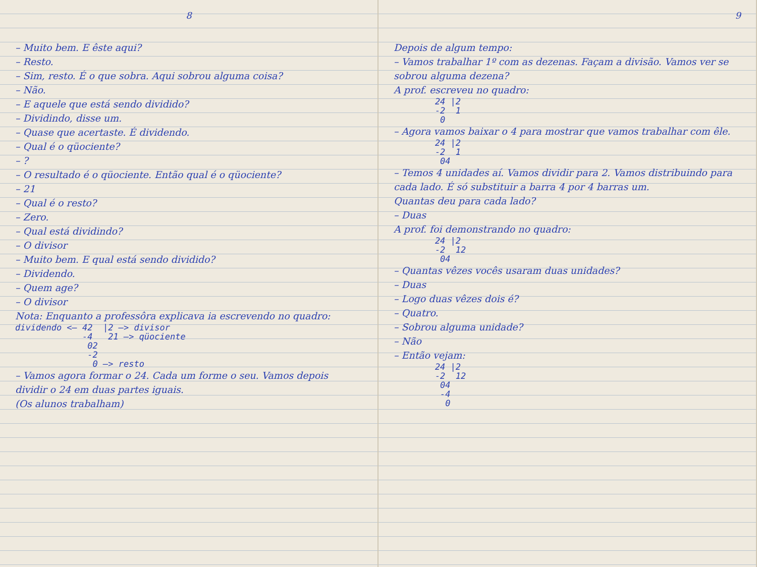8
– Muito bem. E êste aqui?
– Resto.
– Sim, resto. É o que sobra. Aqui sobrou alguma coisa?
– Não.
– E aquele que está sendo dividido?
– Dividindo, disse um.
– Quase que acertaste. É dividendo.
– Qual é o qüociente?
– ?
– O resultado é o qüociente. Então qual é o qüociente?
– 21
– Qual é o resto?
– Zero.
– Qual está dividindo?
– O divisor
– Muito bem. E qual está sendo dividido?
– Dividendo.
– Quem age?
– O divisor
Nota: Enquanto a professôra explicava ia escrevendo no quadro:
dividendo <— 42  |2 —> divisor
             -4   21 —> qüociente
              02
              -2
               0 —> resto
– Vamos agora formar o 24. Cada um forme o seu. Vamos depois dividir o 24 em duas partes iguais.
(Os alunos trabalham)
9
Depois de algum tempo:
– Vamos trabalhar 1º com as dezenas. Façam a divisão. Vamos ver se sobrou alguma dezena?
A prof. escreveu no quadro:
        24 |2
        -2  1
         0
– Agora vamos baixar o 4 para mostrar que vamos trabalhar com êle.
        24 |2
        -2  1
         04
– Temos 4 unidades aí. Vamos dividir para 2. Vamos distribuindo para cada lado. É só substituir a barra 4 por 4 barras um.
Quantas deu para cada lado?
– Duas
A prof. foi demonstrando no quadro:
        24 |2
        -2  12
         04
– Quantas vêzes vocês usaram duas unidades?
– Duas
– Logo duas vêzes dois é?
– Quatro.
– Sobrou alguma unidade?
– Não
– Então vejam:
        24 |2
        -2  12
         04
         -4
          0